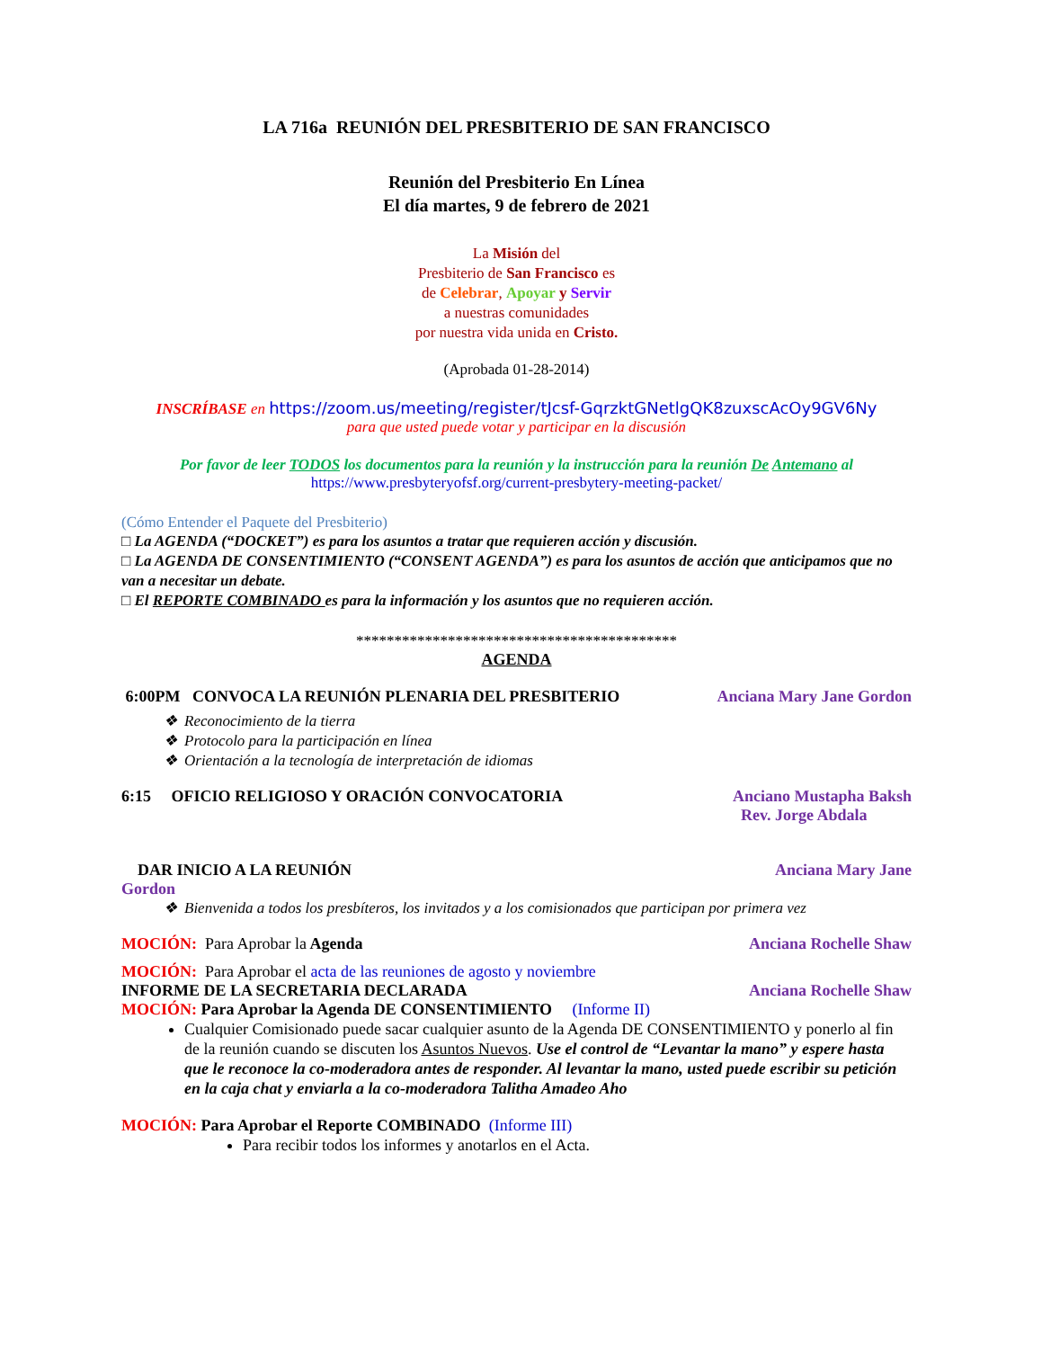LA 716a REUNIÓN DEL PRESBITERIO DE SAN FRANCISCO
Reunión del Presbiterio En Línea
El día martes, 9 de febrero de 2021
La Misión del
Presbiterio de San Francisco es
de Celebrar, Apoyar y Servir
a nuestras comunidades
por nuestra vida unida en Cristo.
(Aprobada 01-28-2014)
INSCRÍBASE en https://zoom.us/meeting/register/tJcsf-GqrzktGNetlgQK8zuxscAcOy9GV6Ny
para que usted puede votar y participar en la discusión
Por favor de leer TODOS los documentos para la reunión y la instrucción para la reunión De Antemano al
https://www.presbyteryofsf.org/current-presbytery-meeting-packet/
(Cómo Entender el Paquete del Presbiterio)
□ La AGENDA (“DOCKET”) es para los asuntos a tratar que requieren acción y discusión.
□ La AGENDA DE CONSENTIMIENTO (“CONSENT AGENDA”) es para los asuntos de acción que anticipamos que no van a necesitar un debate.
□ El REPORTE COMBINADO es para la información y los asuntos que no requieren acción.
******************************************
AGENDA
6:00PM CONVOCA LA REUNIÓN PLENARIA DEL PRESBITERIO Anciana Mary Jane Gordon
Reconocimiento de la tierra
Protocolo para la participación en línea
Orientación a la tecnología de interpretación de idiomas
6:15 OFICIO RELIGIOSO Y ORACIÓN CONVOCATORIA Anciano Mustapha Baksh
Rev. Jorge Abdala
DAR INICIO A LA REUNIÓN Anciana Mary Jane
Gordon
Bienvenida a todos los presbíteros, los invitados y a los comisionados que participan por primera vez
MOCIÓN: Para Aprobar la Agenda Anciana Rochelle Shaw
MOCIÓN: Para Aprobar el acta de las reuniones de agosto y noviembre
INFORME DE LA SECRETARIA DECLARADA Anciana Rochelle Shaw
MOCIÓN: Para Aprobar la Agenda DE CONSENTIMIENTO (Informe II)
Cualquier Comisionado puede sacar cualquier asunto de la Agenda DE CONSENTIMIENTO y ponerlo al fin de la reunión cuando se discuten los Asuntos Nuevos. Use el control de “Levantar la mano” y espere hasta que le reconoce la co-moderadora antes de responder. Al levantar la mano, usted puede escribir su petición en la caja chat y enviarla a la co-moderadora Talitha Amadeo Aho
MOCIÓN: Para Aprobar el Reporte COMBINADO (Informe III)
Para recibir todos los informes y anotarlos en el Acta.